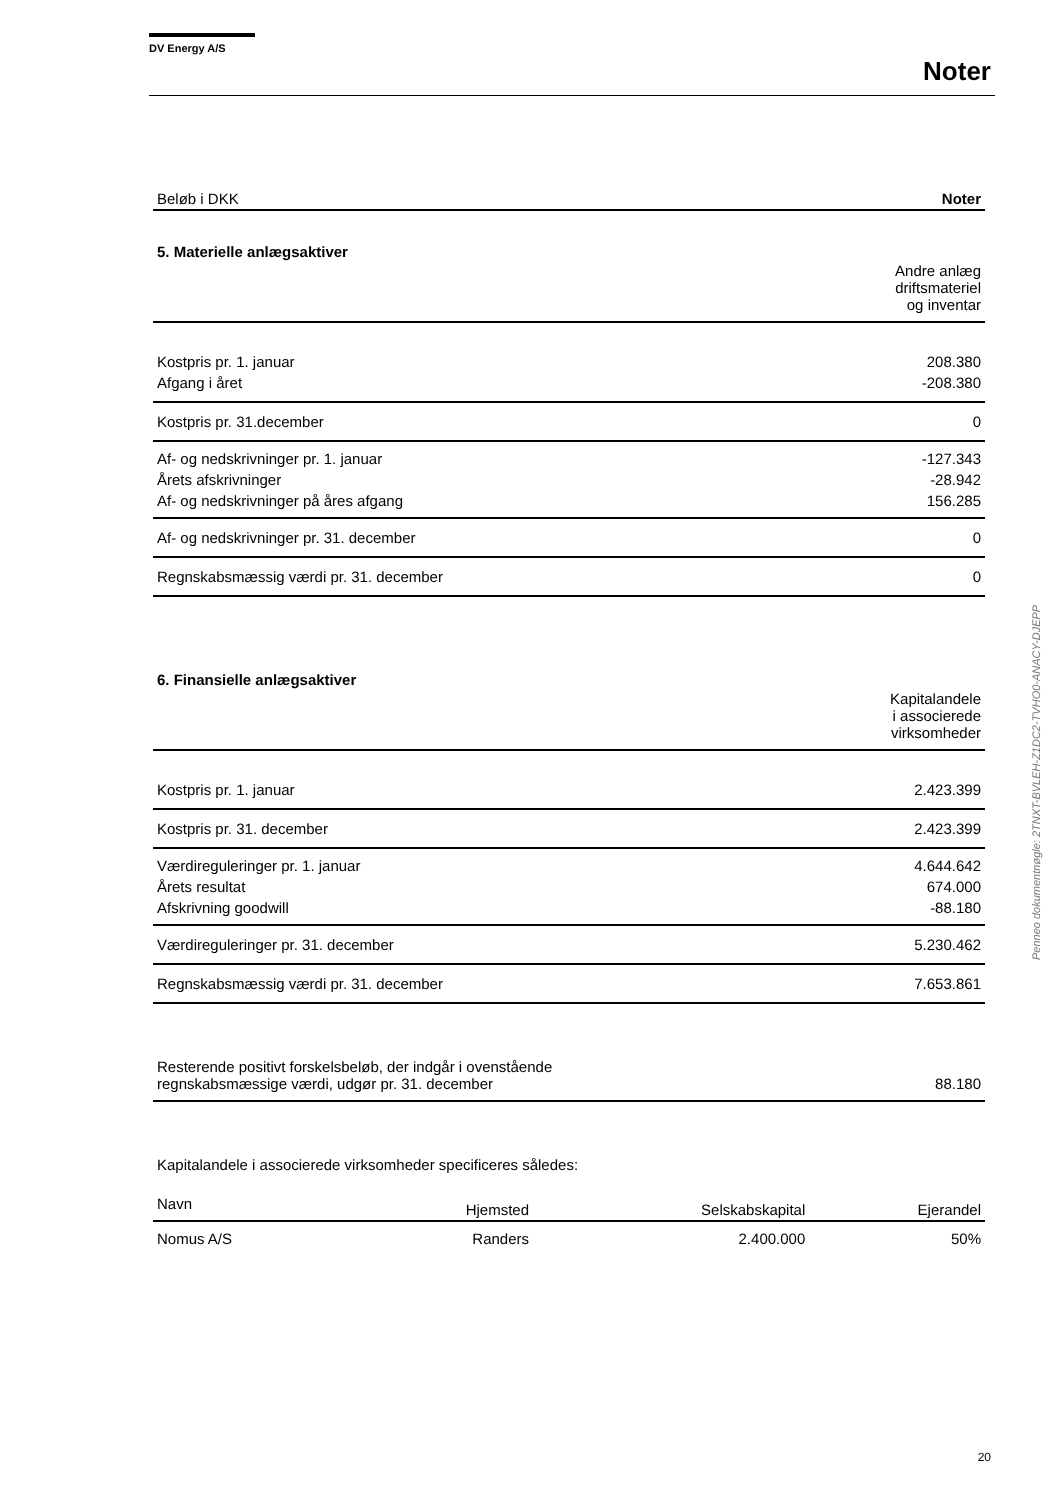DV Energy A/S
Noter
| Beløb i DKK | Noter |
5. Materielle anlægsaktiver
| | Andre anlæg driftsmateriel og inventar |
| Kostpris pr. 1. januar | 208.380 |
| Afgang i året | -208.380 |
| Kostpris pr. 31.december | 0 |
| Af- og nedskrivninger pr. 1. januar | -127.343 |
| Årets afskrivninger | -28.942 |
| Af- og nedskrivninger på åres afgang | 156.285 |
| Af- og nedskrivninger pr. 31. december | 0 |
| Regnskabsmæssig værdi pr. 31. december | 0 |
6. Finansielle anlægsaktiver
| | Kapitalandele i associerede virksomheder |
| Kostpris pr. 1. januar | 2.423.399 |
| Kostpris pr. 31. december | 2.423.399 |
| Værdireguleringer pr. 1. januar | 4.644.642 |
| Årets resultat | 674.000 |
| Afskrivning goodwill | -88.180 |
| Værdireguleringer pr. 31. december | 5.230.462 |
| Regnskabsmæssig værdi pr. 31. december | 7.653.861 |
| Resterende positivt forskelsbeløb, der indgår i ovenstående regnskabsmæssige værdi, udgør pr. 31. december | 88.180 |
Kapitalandele i associerede virksomheder specificeres således:
| Navn | Hjemsted | Selskabskapital | Ejerandel |
| --- | --- | --- | --- |
| Nomus A/S | Randers | 2.400.000 | 50% |
Penneo dokumentnøgle: 2TNXT-BVLEH-Z1DC2-TVHO0-ANACY-DJEPP
20